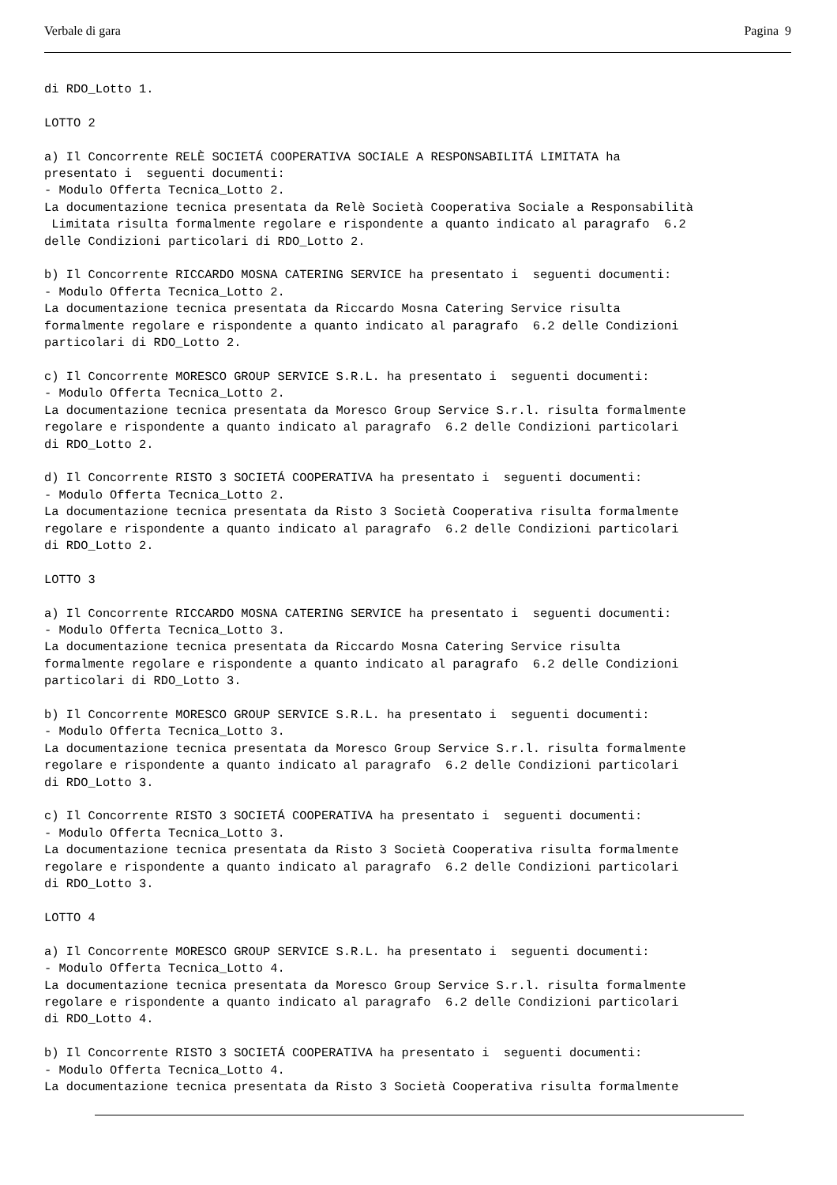Verbale di gara Pagina 9
di RDO_Lotto 1.

LOTTO 2

a) Il Concorrente RELÈ SOCIETÁ COOPERATIVA SOCIALE A RESPONSABILITÁ LIMITATA ha
presentato i  seguenti documenti:
- Modulo Offerta Tecnica_Lotto 2.
La documentazione tecnica presentata da Relè Società Cooperativa Sociale a Responsabilità
 Limitata risulta formalmente regolare e rispondente a quanto indicato al paragrafo  6.2
delle Condizioni particolari di RDO_Lotto 2.

b) Il Concorrente RICCARDO MOSNA CATERING SERVICE ha presentato i  seguenti documenti:
- Modulo Offerta Tecnica_Lotto 2.
La documentazione tecnica presentata da Riccardo Mosna Catering Service risulta
formalmente regolare e rispondente a quanto indicato al paragrafo  6.2 delle Condizioni
particolari di RDO_Lotto 2.

c) Il Concorrente MORESCO GROUP SERVICE S.R.L. ha presentato i  seguenti documenti:
- Modulo Offerta Tecnica_Lotto 2.
La documentazione tecnica presentata da Moresco Group Service S.r.l. risulta formalmente
regolare e rispondente a quanto indicato al paragrafo  6.2 delle Condizioni particolari
di RDO_Lotto 2.

d) Il Concorrente RISTO 3 SOCIETÁ COOPERATIVA ha presentato i  seguenti documenti:
- Modulo Offerta Tecnica_Lotto 2.
La documentazione tecnica presentata da Risto 3 Società Cooperativa risulta formalmente
regolare e rispondente a quanto indicato al paragrafo  6.2 delle Condizioni particolari
di RDO_Lotto 2.

LOTTO 3

a) Il Concorrente RICCARDO MOSNA CATERING SERVICE ha presentato i  seguenti documenti:
- Modulo Offerta Tecnica_Lotto 3.
La documentazione tecnica presentata da Riccardo Mosna Catering Service risulta
formalmente regolare e rispondente a quanto indicato al paragrafo  6.2 delle Condizioni
particolari di RDO_Lotto 3.

b) Il Concorrente MORESCO GROUP SERVICE S.R.L. ha presentato i  seguenti documenti:
- Modulo Offerta Tecnica_Lotto 3.
La documentazione tecnica presentata da Moresco Group Service S.r.l. risulta formalmente
regolare e rispondente a quanto indicato al paragrafo  6.2 delle Condizioni particolari
di RDO_Lotto 3.

c) Il Concorrente RISTO 3 SOCIETÁ COOPERATIVA ha presentato i  seguenti documenti:
- Modulo Offerta Tecnica_Lotto 3.
La documentazione tecnica presentata da Risto 3 Società Cooperativa risulta formalmente
regolare e rispondente a quanto indicato al paragrafo  6.2 delle Condizioni particolari
di RDO_Lotto 3.

LOTTO 4

a) Il Concorrente MORESCO GROUP SERVICE S.R.L. ha presentato i  seguenti documenti:
- Modulo Offerta Tecnica_Lotto 4.
La documentazione tecnica presentata da Moresco Group Service S.r.l. risulta formalmente
regolare e rispondente a quanto indicato al paragrafo  6.2 delle Condizioni particolari
di RDO_Lotto 4.

b) Il Concorrente RISTO 3 SOCIETÁ COOPERATIVA ha presentato i  seguenti documenti:
- Modulo Offerta Tecnica_Lotto 4.
La documentazione tecnica presentata da Risto 3 Società Cooperativa risulta formalmente